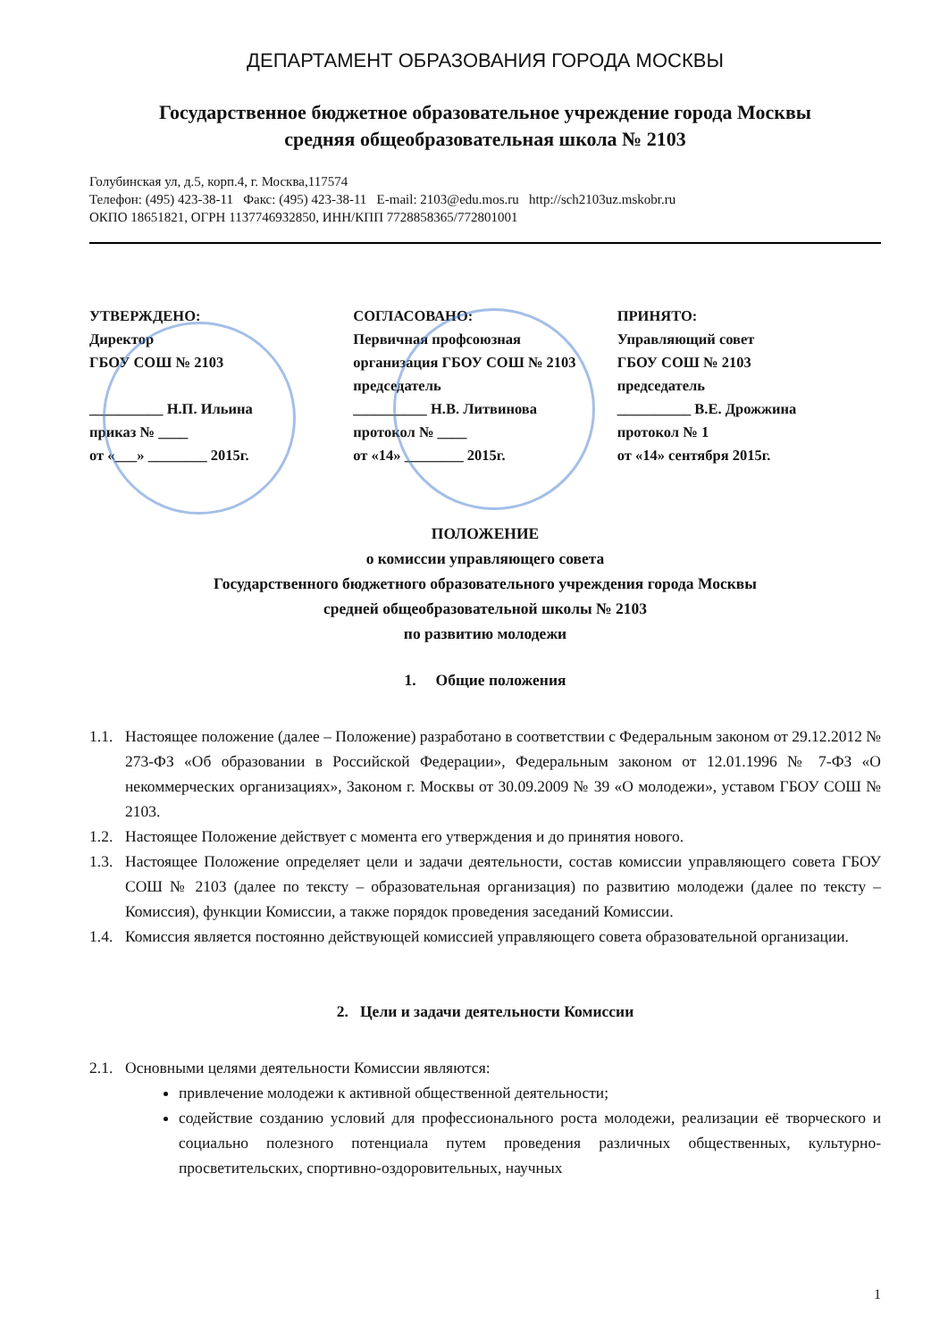ДЕПАРТАМЕНТ ОБРАЗОВАНИЯ ГОРОДА МОСКВЫ
Государственное бюджетное образовательное учреждение города Москвы
средняя общеобразовательная школа № 2103
Голубинская ул, д.5, корп.4, г. Москва,117574
Телефон: (495) 423-38-11 Факс: (495) 423-38-11 E-mail: 2103@edu.mos.ru http://sch2103uz.mskobr.ru
ОКПО 18651821, ОГРН 1137746932850, ИНН/КПП 7728858365/772801001
УТВЕРЖДЕНО:
Директор
ГБОУ СОШ № 2103
__________ Н.П. Ильина
приказ № ____
от «___» ________ 2015г.
СОГЛАСОВАНО:
Первичная профсоюзная
организация ГБОУ СОШ № 2103
председатель
__________ Н.В. Литвинова
протокол № ____
от «14» ________ 2015г.
ПРИНЯТО:
Управляющий совет
ГБОУ СОШ № 2103
председатель
__________ В.Е. Дрожжина
протокол № 1
от «14» сентября 2015г.
ПОЛОЖЕНИЕ
о комиссии управляющего совета
Государственного бюджетного образовательного учреждения города Москвы
средней общеобразовательной школы № 2103
по развитию молодежи
1. Общие положения
1.1. Настоящее положение (далее – Положение) разработано в соответствии с Федеральным законом от 29.12.2012 № 273-ФЗ «Об образовании в Российской Федерации», Федеральным законом от 12.01.1996 № 7-ФЗ «О некоммерческих организациях», Законом г. Москвы от 30.09.2009 № 39 «О молодежи», уставом ГБОУ СОШ № 2103.
1.2. Настоящее Положение действует с момента его утверждения и до принятия нового.
1.3. Настоящее Положение определяет цели и задачи деятельности, состав комиссии управляющего совета ГБОУ СОШ № 2103 (далее по тексту – образовательная организация) по развитию молодежи (далее по тексту – Комиссия), функции Комиссии, а также порядок проведения заседаний Комиссии.
1.4. Комиссия является постоянно действующей комиссией управляющего совета образовательной организации.
2. Цели и задачи деятельности Комиссии
2.1. Основными целями деятельности Комиссии являются:
привлечение молодежи к активной общественной деятельности;
содействие созданию условий для профессионального роста молодежи, реализации её творческого и социально полезного потенциала путем проведения различных общественных, культурно-просветительских, спортивно-оздоровительных, научных
1